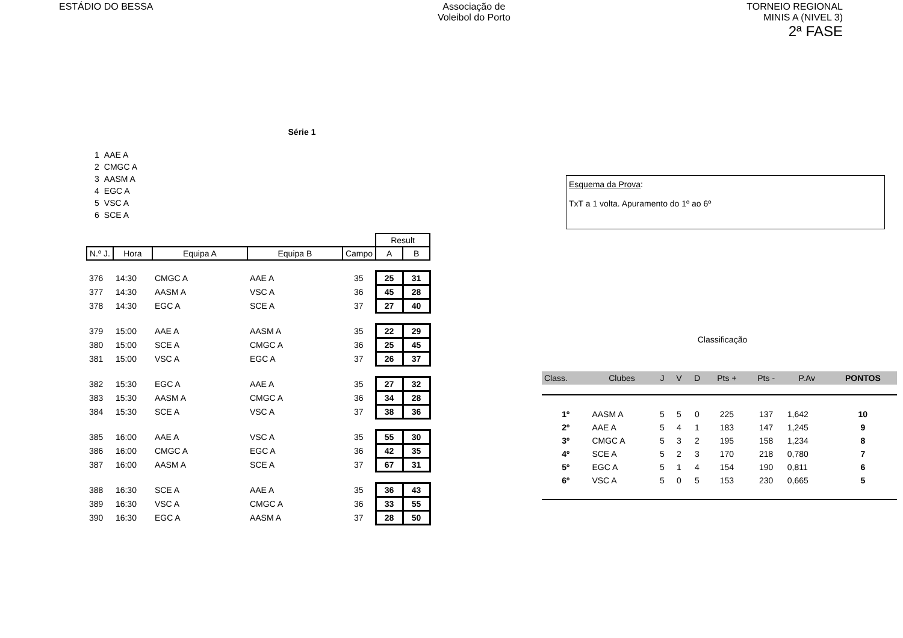ESTÁDIO DO BESSA Associação de
Voleibol do Porto
TORNEIO REGIONAL
MINIS A (NIVEL 3)
2ª FASE
Série 1
| 1 | AAE A |
| 2 | CMGC A |
| 3 | AASM A |
| 4 | EGC A |
| 5 | VSC A |
| 6 | SCE A |
| | | | | | Result | |
| N.º J. | Hora | Equipa A | Equipa B | Campo | A | B |
| 376 | 14:30 | CMGC A | AAE A | 35 | 25 | 31 |
| 377 | 14:30 | AASM A | VSC A | 36 | 45 | 28 |
| 378 | 14:30 | EGC A | SCE A | 37 | 27 | 40 |
| 379 | 15:00 | AAE A | AASM A | 35 | 22 | 29 |
| 380 | 15:00 | SCE A | CMGC A | 36 | 25 | 45 |
| 381 | 15:00 | VSC A | EGC A | 37 | 26 | 37 |
| 382 | 15:30 | EGC A | AAE A | 35 | 27 | 32 |
| 383 | 15:30 | AASM A | CMGC A | 36 | 34 | 28 |
| 384 | 15:30 | SCE A | VSC A | 37 | 38 | 36 |
| 385 | 16:00 | AAE A | VSC A | 35 | 55 | 30 |
| 386 | 16:00 | CMGC A | EGC A | 36 | 42 | 35 |
| 387 | 16:00 | AASM A | SCE A | 37 | 67 | 31 |
| 388 | 16:30 | SCE A | AAE A | 35 | 36 | 43 |
| 389 | 16:30 | VSC A | CMGC A | 36 | 33 | 55 |
| 390 | 16:30 | EGC A | AASM A | 37 | 28 | 50 |
Esquema da Prova:
TxT a 1 volta. Apuramento do 1º ao 6º
Classificação
| Class. | Clubes | J | V | D | Pts + | Pts - | P.Av | PONTOS |
| 1º | AASM A | 5 | 5 | 0 | 225 | 137 | 1,642 | 10 |
| 2º | AAE A | 5 | 4 | 1 | 183 | 147 | 1,245 | 9 |
| 3º | CMGC A | 5 | 3 | 2 | 195 | 158 | 1,234 | 8 |
| 4º | SCE A | 5 | 2 | 3 | 170 | 218 | 0,780 | 7 |
| 5º | EGC A | 5 | 1 | 4 | 154 | 190 | 0,811 | 6 |
| 6º | VSC A | 5 | 0 | 5 | 153 | 230 | 0,665 | 5 |